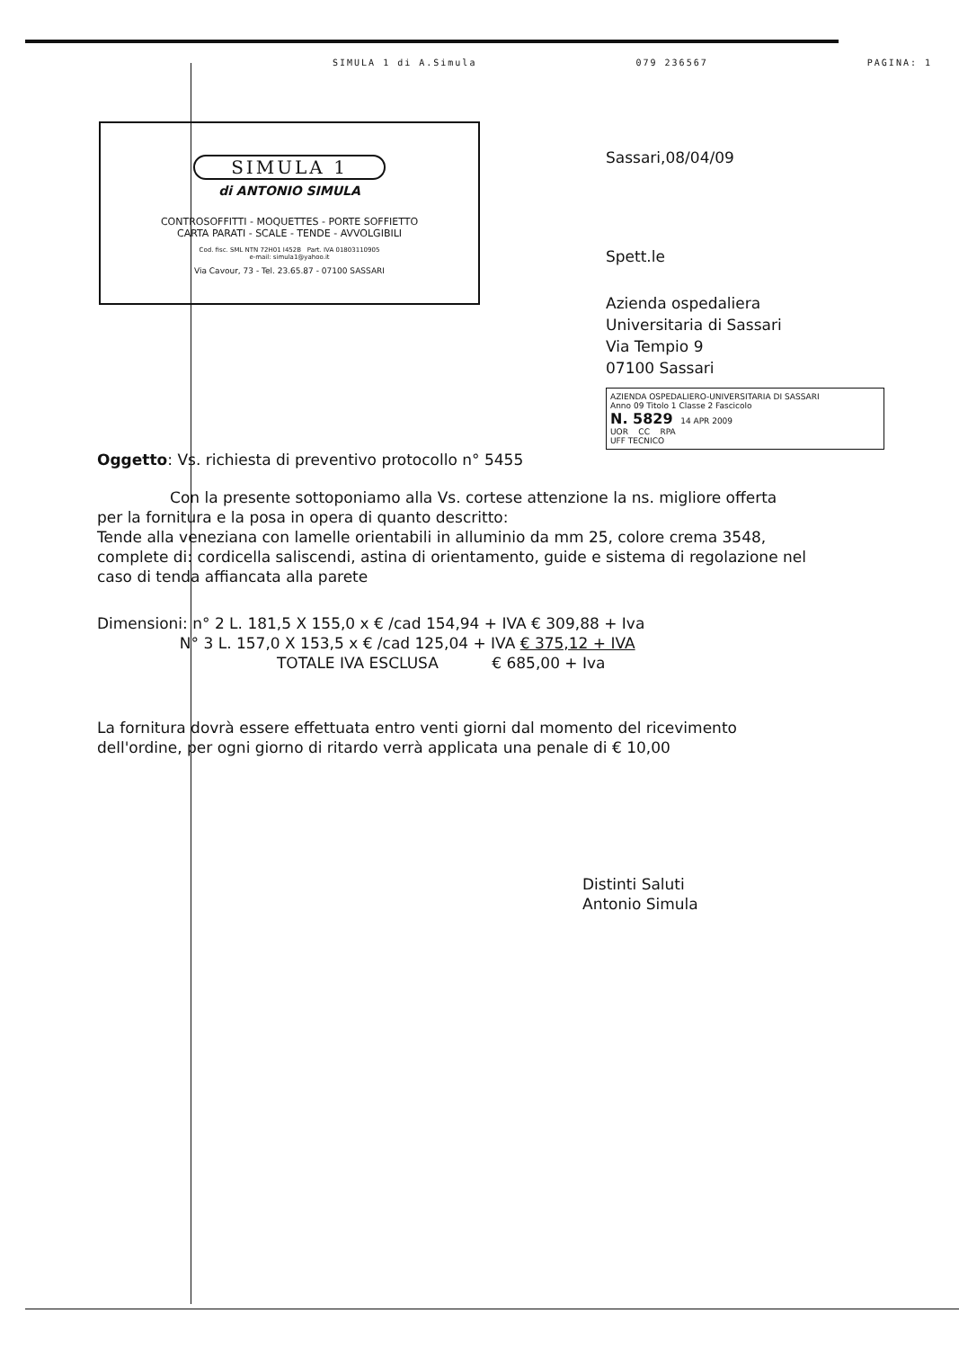SIMULA 1 di A.Simula 079 236567 PAGINA: 1
SIMULA 1
di ANTONIO SIMULA
CONTROSOFFITTI - MOQUETTES - PORTE SOFFIETTO
CARTA PARATI - SCALE - TENDE - AVVOLGIBILI
Cod. fisc. SML NTN 72H01 I452B Part. IVA 01803110905
e-mail: simula1@yahoo.it
Via Cavour, 73 - Tel. 23.65.87 - 07100 SASSARI
Sassari,08/04/09
Spett.le
Azienda ospedaliera
Universitaria di Sassari
Via Tempio 9
07100 Sassari
AZIENDA OSPEDALIERO-UNIVERSITARIA DI SASSARI
Anno 09 Titolo 1 Classe 2 Fascicolo
N. 5829 14 APR 2009
UOR CC RPA
UFF TECNICO
Oggetto: Vs. richiesta di preventivo protocollo n° 5455
Con la presente sottoponiamo alla Vs. cortese attenzione la ns. migliore offerta per la fornitura e la posa in opera di quanto descritto:
Tende alla veneziana con lamelle orientabili in alluminio da mm 25, colore crema 3548, complete di: cordicella saliscendi, astina di orientamento, guide e sistema di regolazione nel caso di tenda affiancata alla parete
Dimensioni: n° 2 L. 181,5 X 155,0 x € /cad 154,94 + IVA € 309,88 + Iva
N° 3 L. 157,0 X 153,5 x € /cad 125,04 + IVA € 375,12 + IVA
TOTALE IVA ESCLUSA € 685,00 + Iva
La fornitura dovrà essere effettuata entro venti giorni dal momento del ricevimento dell'ordine, per ogni giorno di ritardo verrà applicata una penale di € 10,00
Distinti Saluti
Antonio Simula